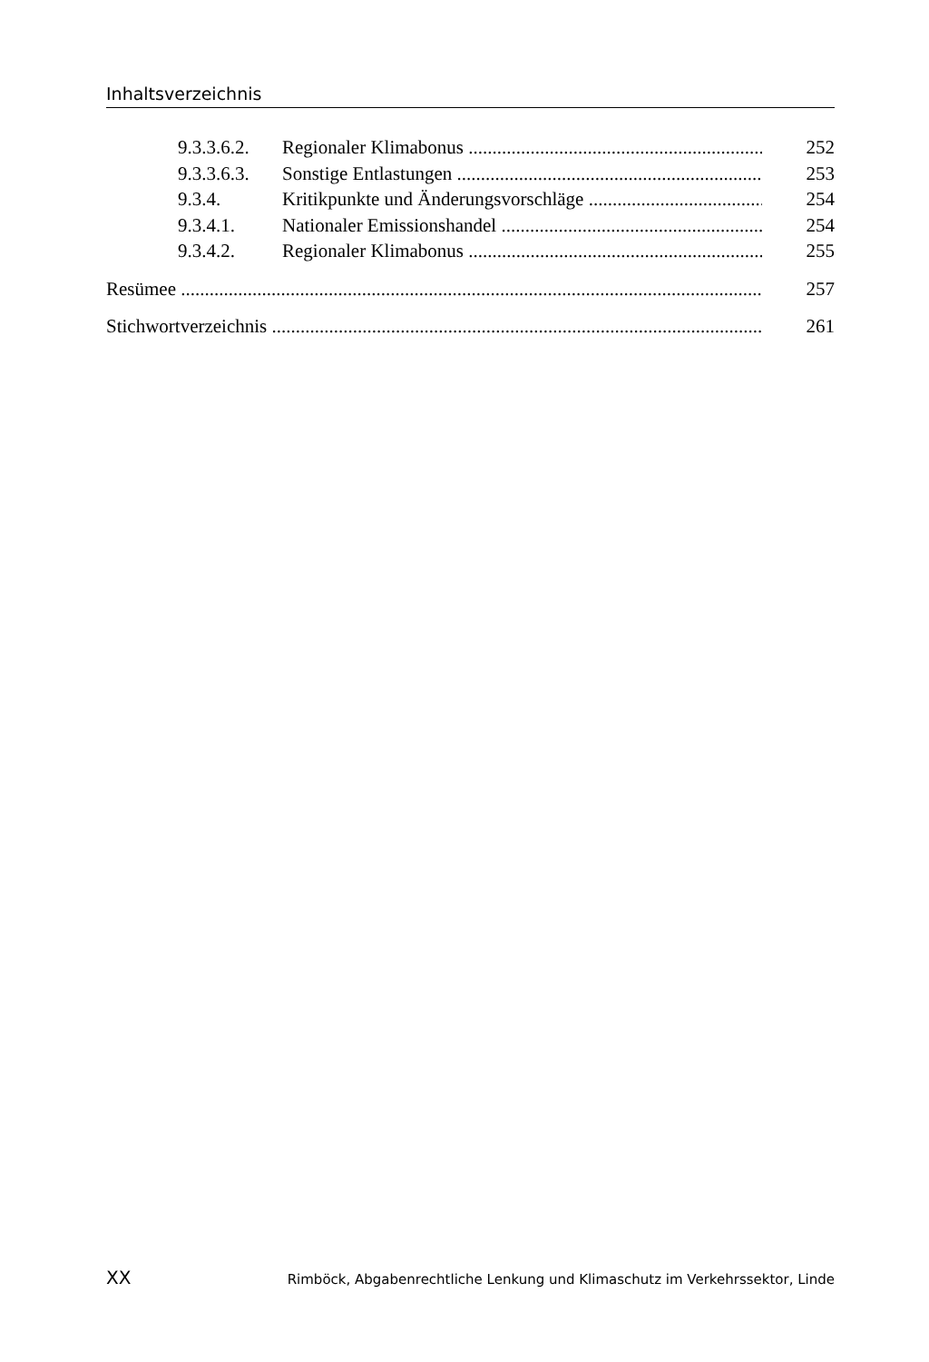Inhaltsverzeichnis
9.3.3.6.2. Regionaler Klimabonus 252
9.3.3.6.3. Sonstige Entlastungen 253
9.3.4. Kritikpunkte und Änderungsvorschläge 254
9.3.4.1. Nationaler Emissionshandel 254
9.3.4.2. Regionaler Klimabonus 255
Resümee 257
Stichwortverzeichnis 261
XX Rimböck, Abgabenrechtliche Lenkung und Klimaschutz im Verkehrssektor, Linde